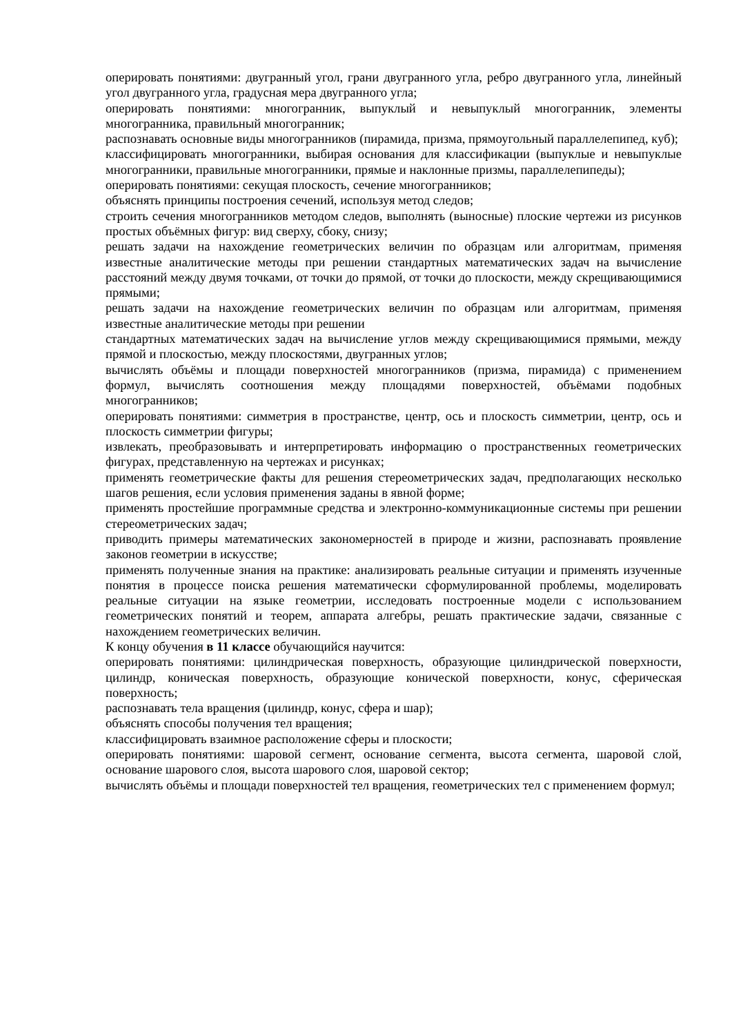оперировать понятиями: двугранный угол, грани двугранного угла, ребро двугранного угла, линейный угол двугранного угла, градусная мера двугранного угла;
оперировать понятиями: многогранник, выпуклый и невыпуклый многогранник, элементы многогранника, правильный многогранник;
распознавать основные виды многогранников (пирамида, призма, прямоугольный параллелепипед, куб);
классифицировать многогранники, выбирая основания для классификации (выпуклые и невыпуклые многогранники, правильные многогранники, прямые и наклонные призмы, параллелепипеды);
оперировать понятиями: секущая плоскость, сечение многогранников;
объяснять принципы построения сечений, используя метод следов;
строить сечения многогранников методом следов, выполнять (выносные) плоские чертежи из рисунков простых объёмных фигур: вид сверху, сбоку, снизу;
решать задачи на нахождение геометрических величин по образцам или алгоритмам, применяя известные аналитические методы при решении стандартных математических задач на вычисление расстояний между двумя точками, от точки до прямой, от точки до плоскости, между скрещивающимися прямыми;
решать задачи на нахождение геометрических величин по образцам или алгоритмам, применяя известные аналитические методы при решении
стандартных математических задач на вычисление углов между скрещивающимися прямыми, между прямой и плоскостью, между плоскостями, двугранных углов;
вычислять объёмы и площади поверхностей многогранников (призма, пирамида) с применением формул, вычислять соотношения между площадями поверхностей, объёмами подобных многогранников;
оперировать понятиями: симметрия в пространстве, центр, ось и плоскость симметрии, центр, ось и плоскость симметрии фигуры;
извлекать, преобразовывать и интерпретировать информацию о пространственных геометрических фигурах, представленную на чертежах и рисунках;
применять геометрические факты для решения стереометрических задач, предполагающих несколько шагов решения, если условия применения заданы в явной форме;
применять простейшие программные средства и электронно-коммуникационные системы при решении стереометрических задач;
приводить примеры математических закономерностей в природе и жизни, распознавать проявление законов геометрии в искусстве;
применять полученные знания на практике: анализировать реальные ситуации и применять изученные понятия в процессе поиска решения математически сформулированной проблемы, моделировать реальные ситуации на языке геометрии, исследовать построенные модели с использованием геометрических понятий и теорем, аппарата алгебры, решать практические задачи, связанные с нахождением геометрических величин.
К концу обучения в 11 классе обучающийся научится:
оперировать понятиями: цилиндрическая поверхность, образующие цилиндрической поверхности, цилиндр, коническая поверхность, образующие конической поверхности, конус, сферическая поверхность;
распознавать тела вращения (цилиндр, конус, сфера и шар);
объяснять способы получения тел вращения;
классифицировать взаимное расположение сферы и плоскости;
оперировать понятиями: шаровой сегмент, основание сегмента, высота сегмента, шаровой слой, основание шарового слоя, высота шарового слоя, шаровой сектор;
вычислять объёмы и площади поверхностей тел вращения, геометрических тел с применением формул;